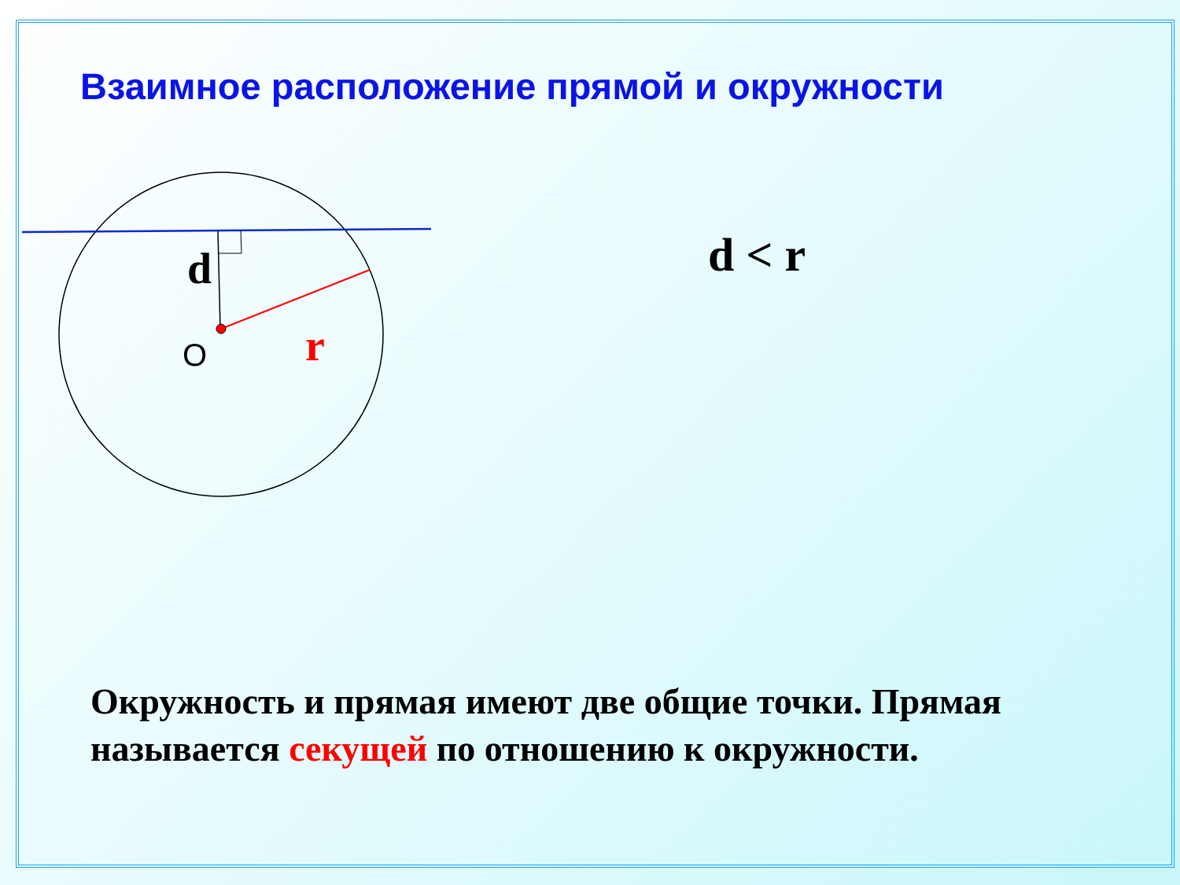Взаимное расположение прямой и окружности
d
O
r
d < r
Окружность и прямая имеют две общие точки. Прямая называется секущей по отношению к окружности.